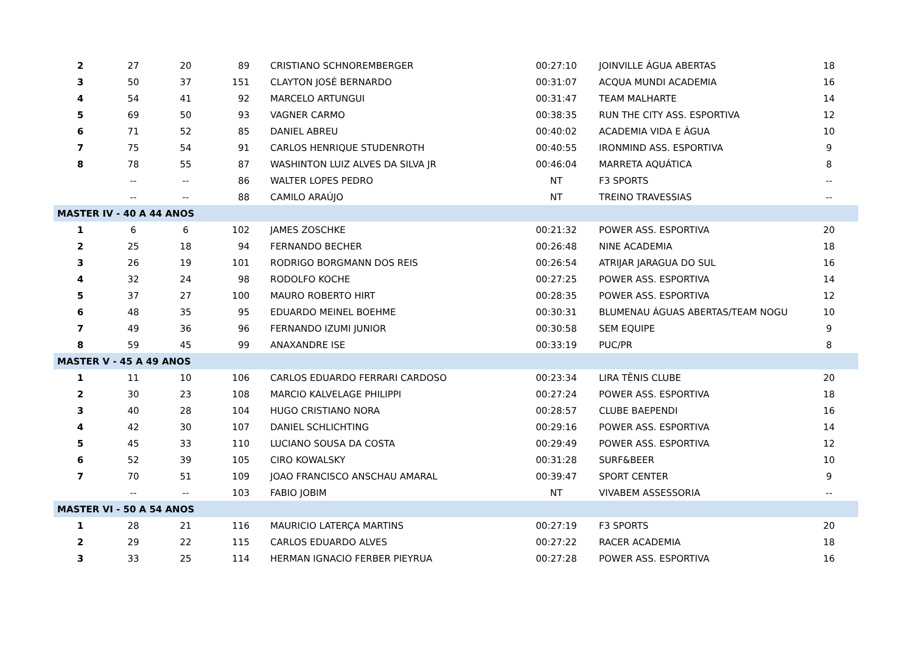| 2 | 27 | 20 | 89 | CRISTIANO SCHNOREMBERGER | 00:27:10 | JOINVILLE ÁGUA ABERTAS | 18 |
| 3 | 50 | 37 | 151 | CLAYTON JOSÉ BERNARDO | 00:31:07 | ACQUA MUNDI ACADEMIA | 16 |
| 4 | 54 | 41 | 92 | MARCELO ARTUNGUI | 00:31:47 | TEAM MALHARTE | 14 |
| 5 | 69 | 50 | 93 | VAGNER CARMO | 00:38:35 | RUN THE CITY ASS. ESPORTIVA | 12 |
| 6 | 71 | 52 | 85 | DANIEL ABREU | 00:40:02 | ACADEMIA VIDA E ÁGUA | 10 |
| 7 | 75 | 54 | 91 | CARLOS HENRIQUE STUDENROTH | 00:40:55 | IRONMIND ASS. ESPORTIVA | 9 |
| 8 | 78 | 55 | 87 | WASHINTON LUIZ ALVES DA SILVA JR | 00:46:04 | MARRETA AQUÁTICA | 8 |
| | -- | -- | 86 | WALTER LOPES PEDRO | NT | F3 SPORTS | -- |
| | -- | -- | 88 | CAMILO ARAÚJO | NT | TREINO TRAVESSIAS | -- |
| MASTER IV - 40 A 44 ANOS | | | | | | | |
| 1 | 6 | 6 | 102 | JAMES ZOSCHKE | 00:21:32 | POWER ASS. ESPORTIVA | 20 |
| 2 | 25 | 18 | 94 | FERNANDO BECHER | 00:26:48 | NINE ACADEMIA | 18 |
| 3 | 26 | 19 | 101 | RODRIGO BORGMANN DOS REIS | 00:26:54 | ATRIJAR JARAGUA DO SUL | 16 |
| 4 | 32 | 24 | 98 | RODOLFO KOCHE | 00:27:25 | POWER ASS. ESPORTIVA | 14 |
| 5 | 37 | 27 | 100 | MAURO ROBERTO HIRT | 00:28:35 | POWER ASS. ESPORTIVA | 12 |
| 6 | 48 | 35 | 95 | EDUARDO MEINEL BOEHME | 00:30:31 | BLUMENAU ÁGUAS ABERTAS/TEAM NOGU | 10 |
| 7 | 49 | 36 | 96 | FERNANDO IZUMI JUNIOR | 00:30:58 | SEM EQUIPE | 9 |
| 8 | 59 | 45 | 99 | ANAXANDRE ISE | 00:33:19 | PUC/PR | 8 |
| MASTER V - 45 A 49 ANOS | | | | | | | |
| 1 | 11 | 10 | 106 | CARLOS EDUARDO FERRARI CARDOSO | 00:23:34 | LIRA TÊNIS CLUBE | 20 |
| 2 | 30 | 23 | 108 | MARCIO KALVELAGE PHILIPPI | 00:27:24 | POWER ASS. ESPORTIVA | 18 |
| 3 | 40 | 28 | 104 | HUGO CRISTIANO NORA | 00:28:57 | CLUBE BAEPENDI | 16 |
| 4 | 42 | 30 | 107 | DANIEL SCHLICHTING | 00:29:16 | POWER ASS. ESPORTIVA | 14 |
| 5 | 45 | 33 | 110 | LUCIANO SOUSA DA COSTA | 00:29:49 | POWER ASS. ESPORTIVA | 12 |
| 6 | 52 | 39 | 105 | CIRO KOWALSKY | 00:31:28 | SURF&BEER | 10 |
| 7 | 70 | 51 | 109 | JOAO FRANCISCO ANSCHAU AMARAL | 00:39:47 | SPORT CENTER | 9 |
| | -- | -- | 103 | FABIO JOBIM | NT | VIVABEM ASSESSORIA | -- |
| MASTER VI - 50 A 54 ANOS | | | | | | | |
| 1 | 28 | 21 | 116 | MAURICIO LATERÇA MARTINS | 00:27:19 | F3 SPORTS | 20 |
| 2 | 29 | 22 | 115 | CARLOS EDUARDO ALVES | 00:27:22 | RACER ACADEMIA | 18 |
| 3 | 33 | 25 | 114 | HERMAN IGNACIO FERBER PIEYRUA | 00:27:28 | POWER ASS. ESPORTIVA | 16 |